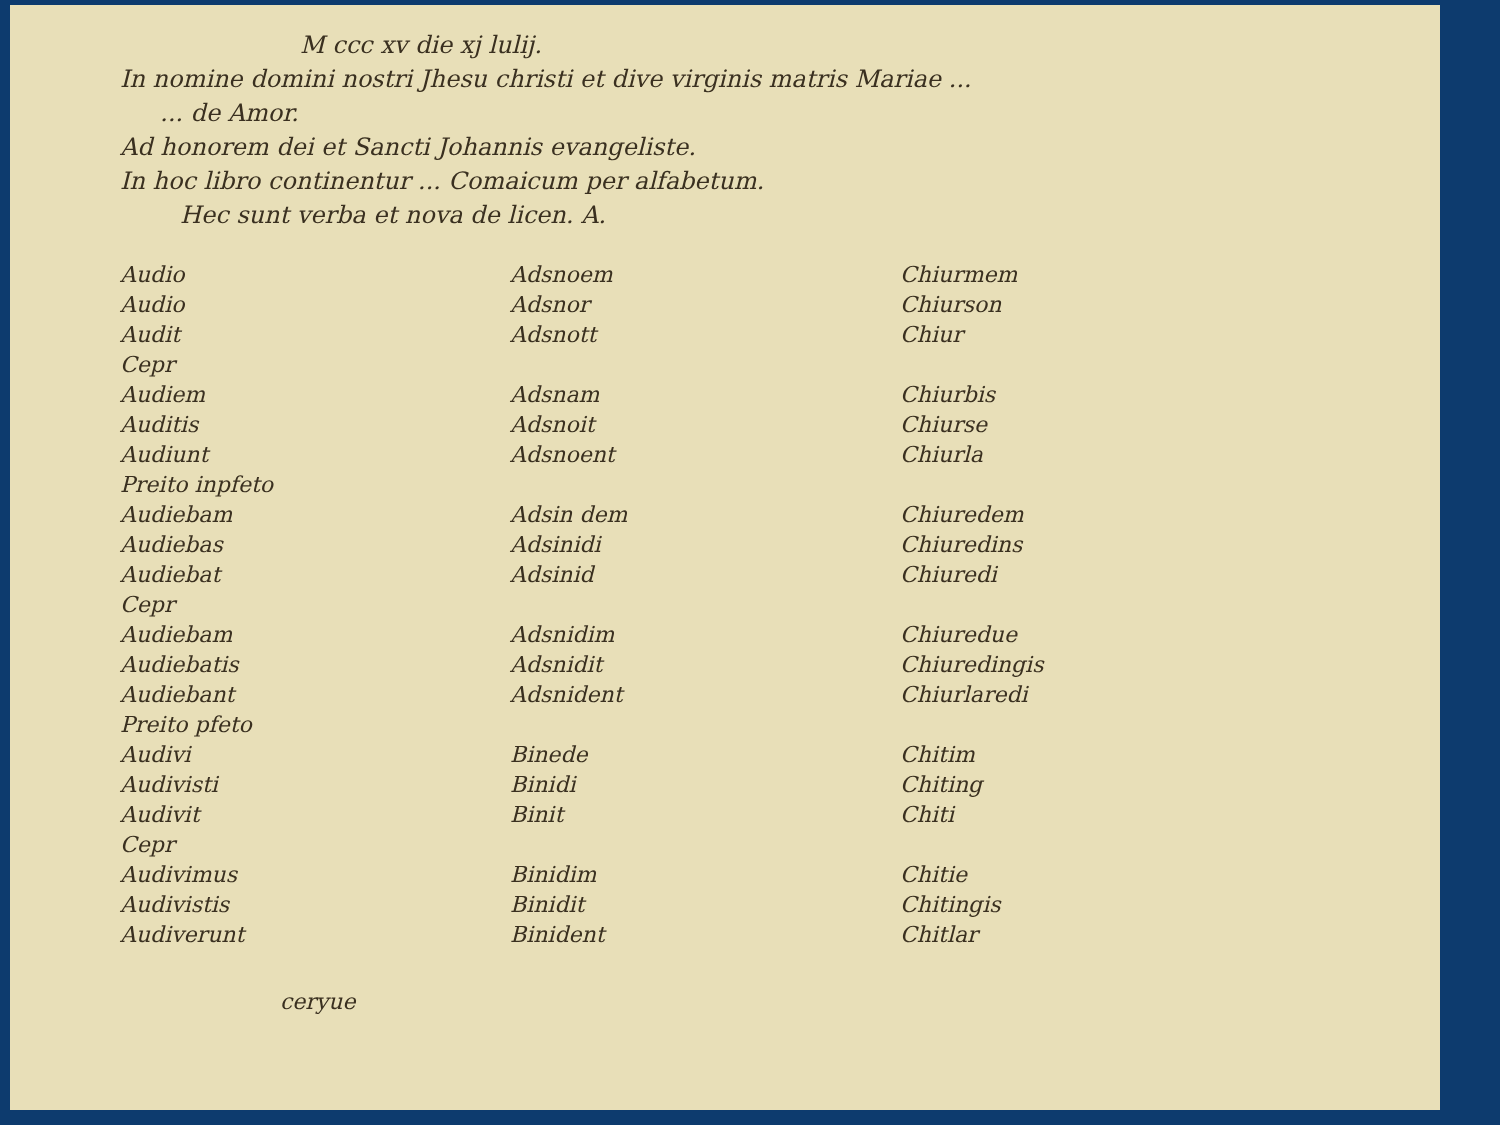M ccc xv die xj lulij.
In nomine domini nostri Jhesu christi et dive virginis matris Mariae ...
... de Amor.
Ad honorem dei et Sancti Johannis evangeliste.
In hoc libro continentur ... Comaicum per alfabetum.
Hec sunt verba et nova de licen. A.
| Audio | Adsnoem | Chiurmem |
| Audio | Adsnor | Chiurson |
| Audit | Adsnott | Chiur |
| Cepr | | |
| Audiem | Adsnam | Chiurbis |
| Auditis | Adsnoit | Chiurse |
| Audiunt | Adsnoent | Chiurla |
| Preito inpfeto | | |
| Audiebam | Adsin dem | Chiuredem |
| Audiebas | Adsinidi | Chiuredins |
| Audiebat | Adsinid | Chiuredi |
| Cepr | | |
| Audiebam | Adsnidim | Chiuredue |
| Audiebatis | Adsnidit | Chiuredingis |
| Audiebant | Adsnident | Chiurlaredi |
| Preito pfeto | | |
| Audivi | Binede | Chitim |
| Audivisti | Binidi | Chiting |
| Audivit | Binit | Chiti |
| Cepr | | |
| Audivimus | Binidim | Chitie |
| Audivistis | Binidit | Chitingis |
| Audiverunt | Binident | Chitlar |
ceryue